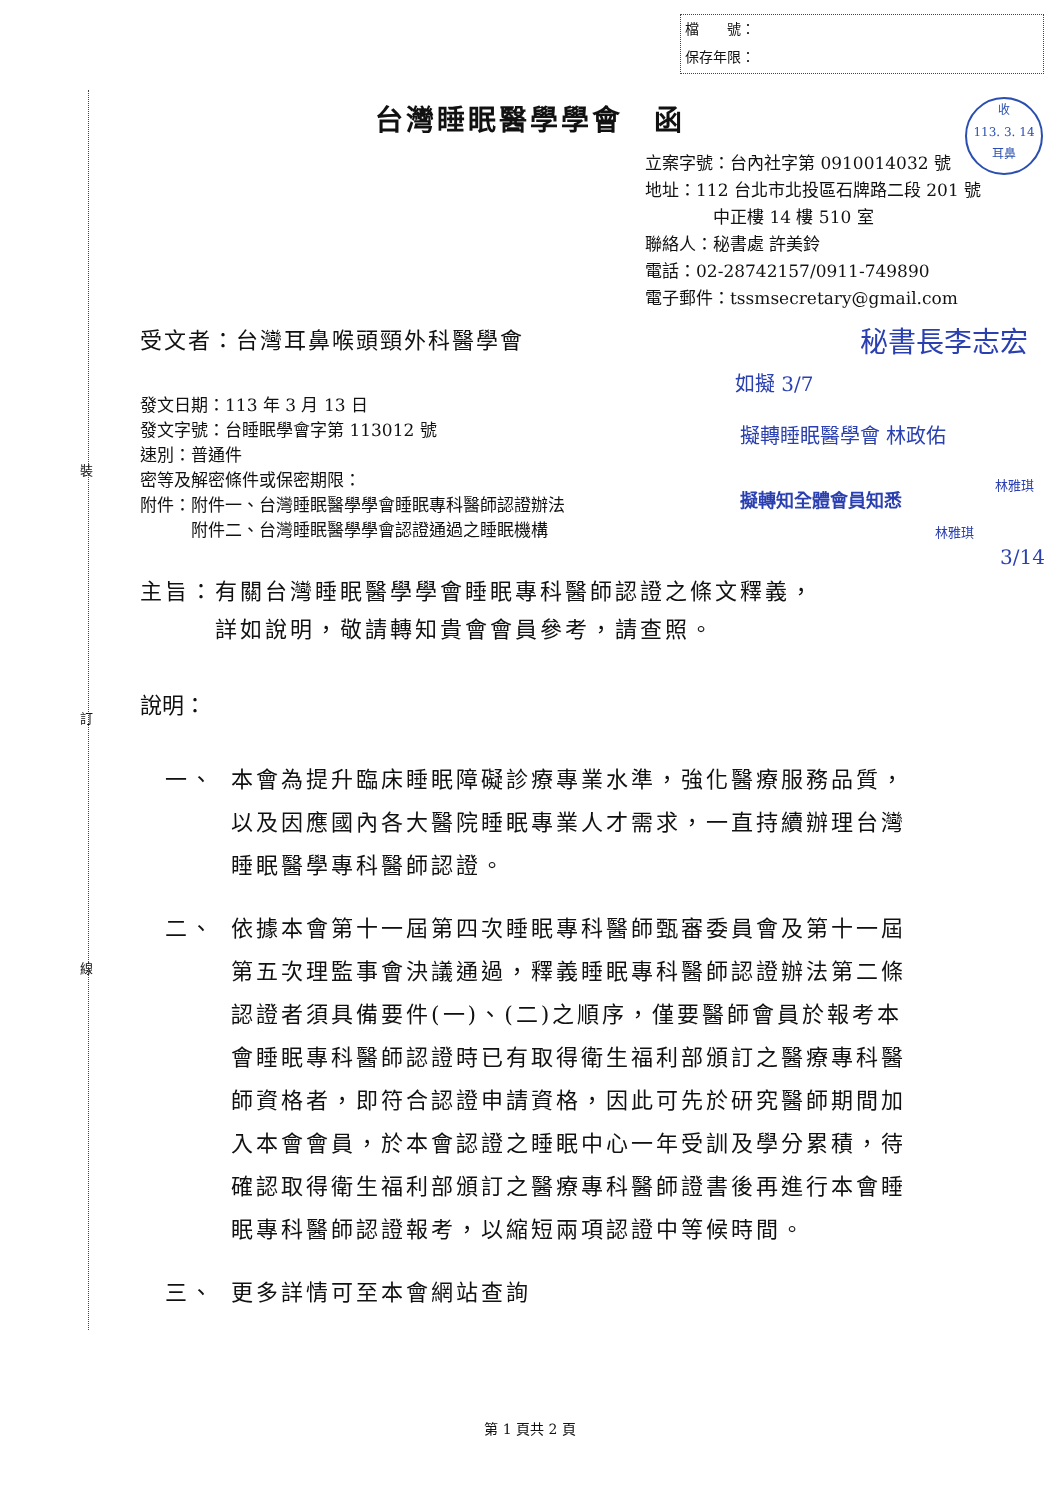檔　　號：
保存年限：
裝
訂
線
台灣睡眠醫學學會　函
收
113. 3. 14
耳鼻
立案字號：台內社字第 0910014032 號
地址：112 台北市北投區石牌路二段 201 號
　　　　中正樓 14 樓 510 室
聯絡人：秘書處 許美鈴
電話：02-28742157/0911-749890
電子郵件：tssmsecretary@gmail.com
受文者：台灣耳鼻喉頭頸外科醫學會 秘書長李志宏
如擬 3/7
擬轉睡眠醫學會 林政佑
擬轉知全體會員知悉
林雅琪
林雅琪
3/14
發文日期：113 年 3 月 13 日
發文字號：台睡眠學會字第 113012 號
速別：普通件
密等及解密條件或保密期限：
附件：附件一、台灣睡眠醫學學會睡眠專科醫師認證辦法
　　　附件二、台灣睡眠醫學學會認證通過之睡眠機構
主旨：有關台灣睡眠醫學學會睡眠專科醫師認證之條文釋義，
　　　詳如說明，敬請轉知貴會會員參考，請查照。
說明：
一、 本會為提升臨床睡眠障礙診療專業水準，強化醫療服務品質，以及因應國內各大醫院睡眠專業人才需求，一直持續辦理台灣睡眠醫學專科醫師認證。
二、 依據本會第十一屆第四次睡眠專科醫師甄審委員會及第十一屆第五次理監事會決議通過，釋義睡眠專科醫師認證辦法第二條認證者須具備要件(一)、(二)之順序，僅要醫師會員於報考本會睡眠專科醫師認證時已有取得衛生福利部頒訂之醫療專科醫師資格者，即符合認證申請資格，因此可先於研究醫師期間加入本會會員，於本會認證之睡眠中心一年受訓及學分累積，待確認取得衛生福利部頒訂之醫療專科醫師證書後再進行本會睡眠專科醫師認證報考，以縮短兩項認證中等候時間。
三、 更多詳情可至本會網站查詢
第 1 頁共 2 頁